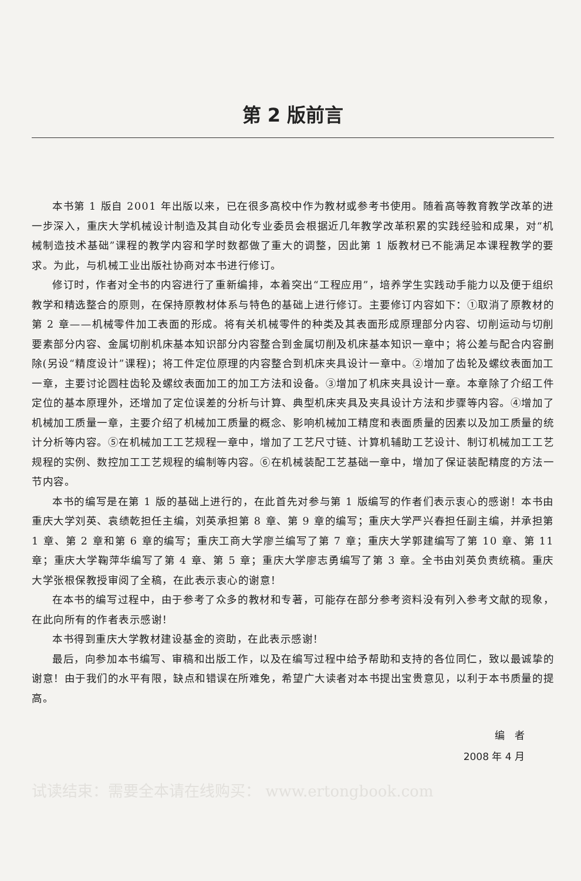第 2 版前言
本书第 1 版自 2001 年出版以来，已在很多高校中作为教材或参考书使用。随着高等教育教学改革的进一步深入，重庆大学机械设计制造及其自动化专业委员会根据近几年教学改革积累的实践经验和成果，对“机械制造技术基础”课程的教学内容和学时数都做了重大的调整，因此第 1 版教材已不能满足本课程教学的要求。为此，与机械工业出版社协商对本书进行修订。
修订时，作者对全书的内容进行了重新编排，本着突出“工程应用”，培养学生实践动手能力以及便于组织教学和精选整合的原则，在保持原教材体系与特色的基础上进行修订。主要修订内容如下：①取消了原教材的第 2 章——机械零件加工表面的形成。将有关机械零件的种类及其表面形成原理部分内容、切削运动与切削要素部分内容、金属切削机床基本知识部分内容整合到金属切削及机床基本知识一章中；将公差与配合内容删除(另设“精度设计”课程)；将工件定位原理的内容整合到机床夹具设计一章中。②增加了齿轮及螺纹表面加工一章，主要讨论圆柱齿轮及螺纹表面加工的加工方法和设备。③增加了机床夹具设计一章。本章除了介绍工件定位的基本原理外，还增加了定位误差的分析与计算、典型机床夹具及夹具设计方法和步骤等内容。④增加了机械加工质量一章，主要介绍了机械加工质量的概念、影响机械加工精度和表面质量的因素以及加工质量的统计分析等内容。⑤在机械加工工艺规程一章中，增加了工艺尺寸链、计算机辅助工艺设计、制订机械加工工艺规程的实例、数控加工工艺规程的编制等内容。⑥在机械装配工艺基础一章中，增加了保证装配精度的方法一节内容。
本书的编写是在第 1 版的基础上进行的，在此首先对参与第 1 版编写的作者们表示衷心的感谢！本书由重庆大学刘英、袁绩乾担任主编，刘英承担第 8 章、第 9 章的编写；重庆大学严兴春担任副主编，并承担第 1 章、第 2 章和第 6 章的编写；重庆工商大学廖兰编写了第 7 章；重庆大学郭建编写了第 10 章、第 11 章；重庆大学鞠萍华编写了第 4 章、第 5 章；重庆大学廖志勇编写了第 3 章。全书由刘英负责统稿。重庆大学张根保教授审阅了全稿，在此表示衷心的谢意！
在本书的编写过程中，由于参考了众多的教材和专著，可能存在部分参考资料没有列入参考文献的现象，在此向所有的作者表示感谢！
本书得到重庆大学教材建设基金的资助，在此表示感谢！
最后，向参加本书编写、审稿和出版工作，以及在编写过程中给予帮助和支持的各位同仁，致以最诚挚的谢意！由于我们的水平有限，缺点和错误在所难免，希望广大读者对本书提出宝贵意见，以利于本书质量的提高。
编　者
2008 年 4 月
试读结束：需要全本请在线购买： www.ertongbook.com